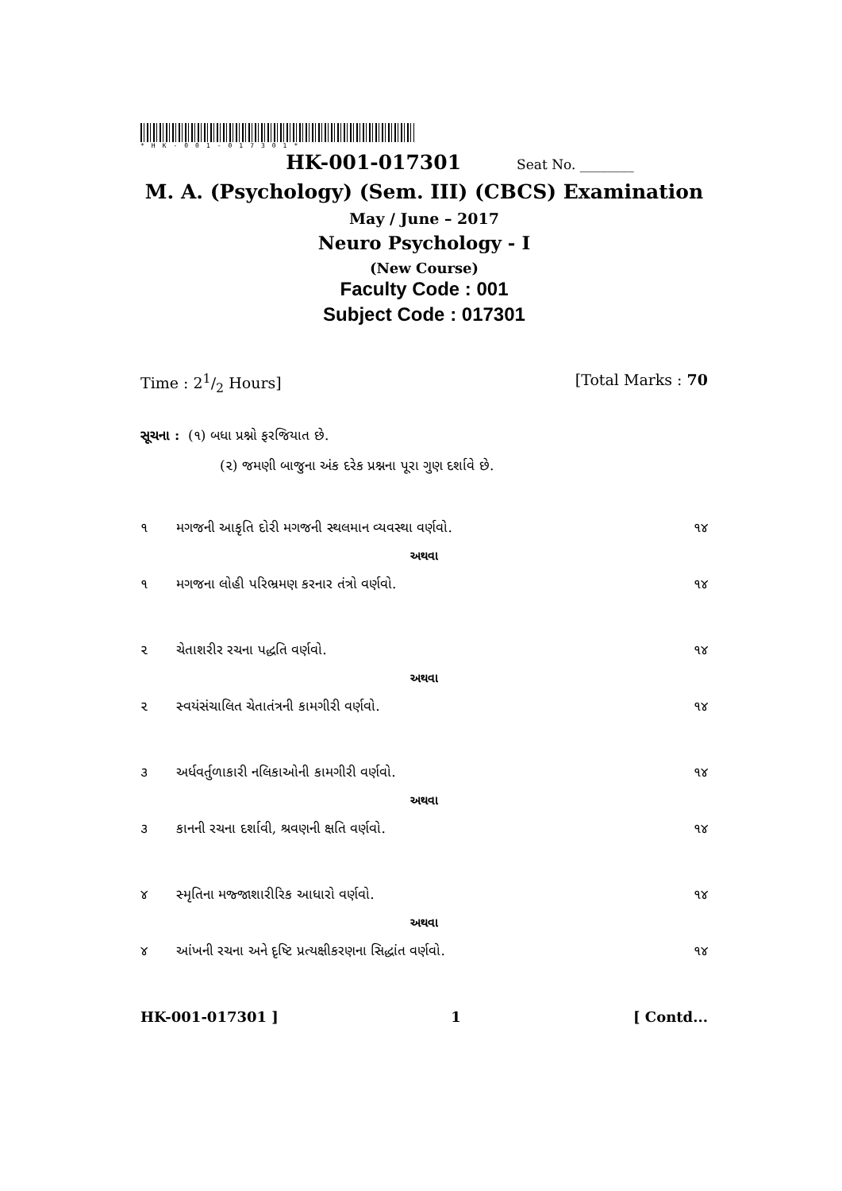*HK-001-017301*
HK-001-017301 Seat No. ________
M. A. (Psychology) (Sem. III) (CBCS) Examination
May / June – 2017
Neuro Psychology - I
(New Course)
Faculty Code : 001
Subject Code : 017301
Time : 21/2 Hours] [Total Marks : 70
સૂચના : (૧) બધા પ્રશ્નો ફરજિયાત છે.
(૨) જમણી બાજુના અંક દરેક પ્રશ્નના પૂરા ગુણ દર્શાવે છે.
૧ મગજની આકૃતિ દોરી મગજની સ્થલમાન વ્યવસ્થા વર્ણવો. ૧૪
અથવા
૧ મગજના લોહી પરિભ્રમણ કરનાર તંત્રો વર્ણવો. ૧૪
૨ ચેતાશરીર રચના પદ્ધતિ વર્ણવો. ૧૪
અથવા
૨ સ્વયંસંચાલિત ચેતાતંત્રની કામગીરી વર્ણવો. ૧૪
૩ અર્ધવર્તુળાકારી નલિકાઓની કામગીરી વર્ણવો. ૧૪
અથવા
૩ કાનની રચના દર્શાવી, શ્રવણની ક્ષતિ વર્ણવો. ૧૪
૪ સ્મૃતિના મજ્જાશારીરિક આધારો વર્ણવો. ૧૪
અથવા
૪ આંખની રચના અને દૃષ્ટિ પ્રત્યક્ષીકરણના સિદ્ધાંત વર્ણવો. ૧૪
HK-001-017301 ] 1 [ Contd...